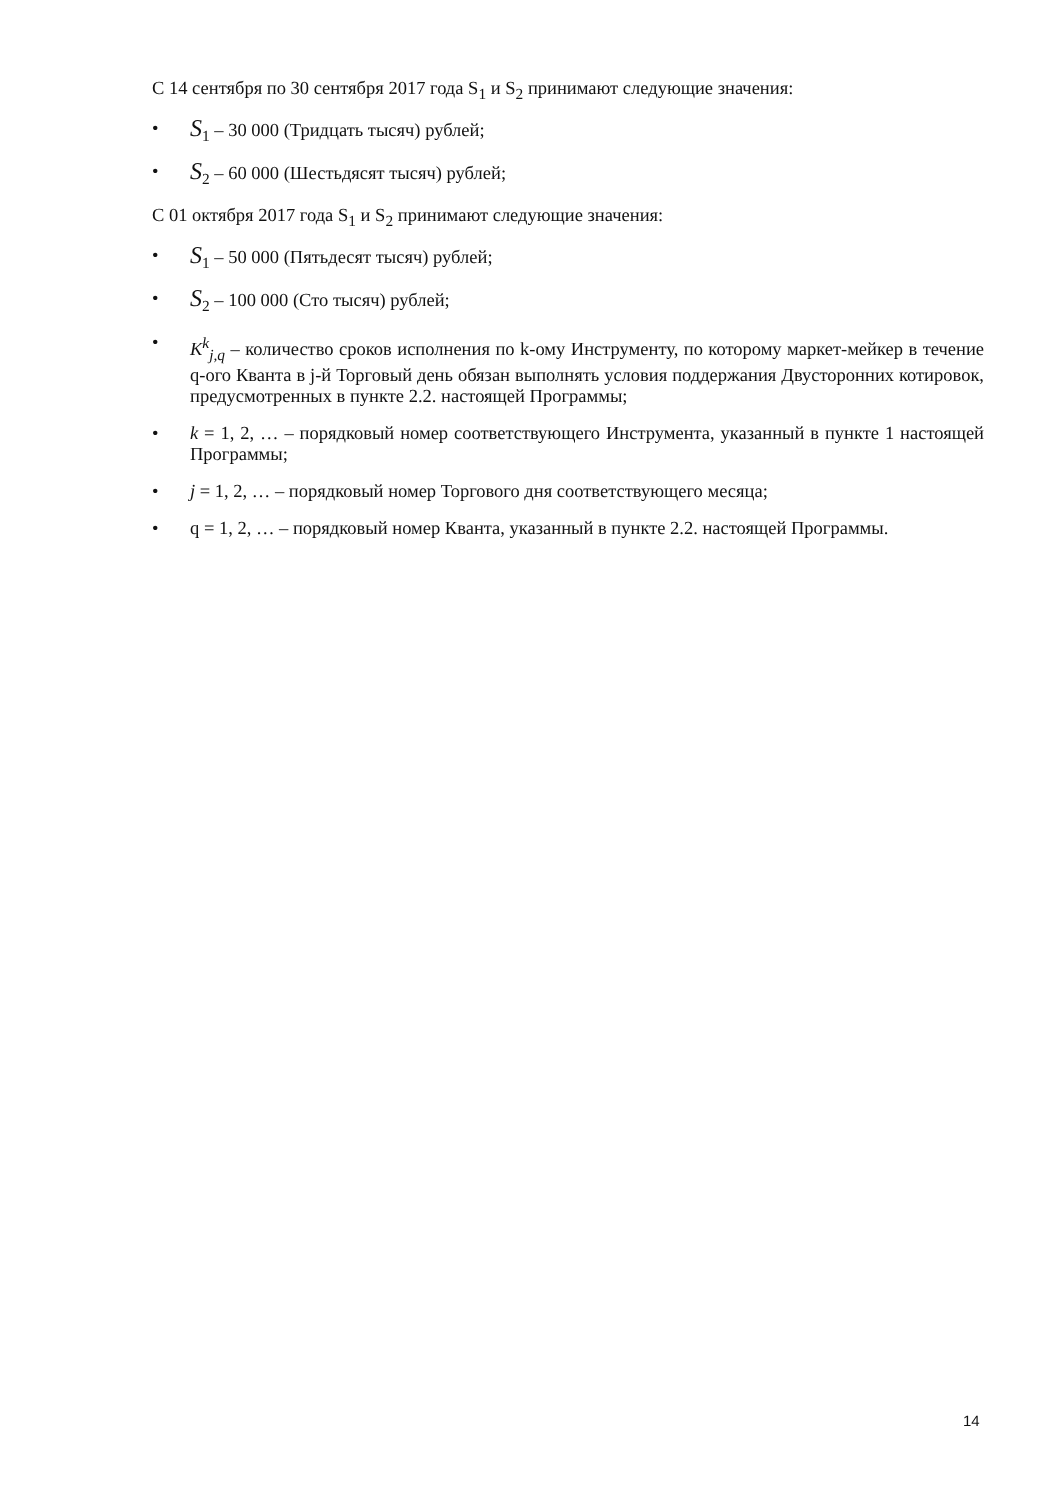С 14 сентября по 30 сентября 2017 года S<sub>1</sub> и S<sub>2</sub> принимают следующие значения:
• S<sub>1</sub> – 30 000 (Тридцать тысяч) рублей;
• S<sub>2</sub> – 60 000 (Шестьдясят тысяч) рублей;
С 01 октября 2017 года S<sub>1</sub> и S<sub>2</sub> принимают следующие значения:
• S<sub>1</sub> – 50 000 (Пятьдесят тысяч) рублей;
• S<sub>2</sub> – 100 000 (Сто тысяч) рублей;
• K<sup>k</sup><sub>j,q</sub> – количество сроков исполнения по k-ому Инструменту, по которому маркет-мейкер в течение q-ого Кванта в j-й Торговый день обязан выполнять условия поддержания Двусторонних котировок, предусмотренных в пункте 2.2. настоящей Программы;
• k = 1, 2, … – порядковый номер соответствующего Инструмента, указанный в пункте 1 настоящей Программы;
• j = 1, 2, … – порядковый номер Торгового дня соответствующего месяца;
• q = 1, 2, … – порядковый номер Кванта, указанный в пункте 2.2. настоящей Программы.
14